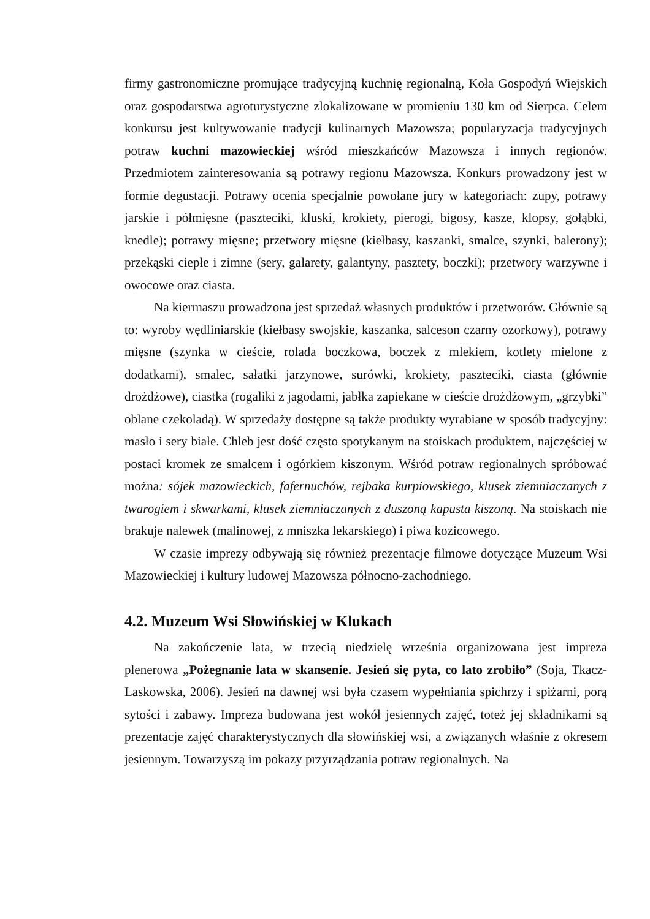firmy gastronomiczne promujące tradycyjną kuchnię regionalną, Koła Gospodyń Wiejskich oraz gospodarstwa agroturystyczne zlokalizowane w promieniu 130 km od Sierpca. Celem konkursu jest kultywowanie tradycji kulinarnych Mazowsza; popularyzacja tradycyjnych potraw kuchni mazowieckiej wśród mieszkańców Mazowsza i innych regionów. Przedmiotem zainteresowania są potrawy regionu Mazowsza. Konkurs prowadzony jest w formie degustacji. Potrawy ocenia specjalnie powołane jury w kategoriach: zupy, potrawy jarskie i półmięsne (paszteciki, kluski, krokiety, pierogi, bigosy, kasze, klopsy, gołąbki, knedle); potrawy mięsne; przetwory mięsne (kiełbasy, kaszanki, smalce, szynki, balerony); przekąski ciepłe i zimne (sery, galarety, galantyny, pasztety, boczki); przetwory warzywne i owocowe oraz ciasta.
Na kiermaszu prowadzona jest sprzedaż własnych produktów i przetworów. Głównie są to: wyroby wędliniarskie (kiełbasy swojskie, kaszanka, salceson czarny ozorkowy), potrawy mięsne (szynka w cieście, rolada boczkowa, boczek z mlekiem, kotlety mielone z dodatkami), smalec, sałatki jarzynowe, surówki, krokiety, paszteciki, ciasta (głównie drożdżowe), ciastka (rogaliki z jagodami, jabłka zapiekane w cieście drożdżowym, „grzybki” oblane czekoladą). W sprzedaży dostępne są także produkty wyrabiane w sposób tradycyjny: masło i sery białe. Chleb jest dość często spotykanym na stoiskach produktem, najczęściej w postaci kromek ze smalcem i ogórkiem kiszonym. Wśród potraw regionalnych spróbować można: sójek mazowieckich, fafernuchów, rejbaka kurpiowskiego, klusek ziemniaczanych z twarogiem i skwarkami, klusek ziemniaczanych z duszoną kapusta kiszoną. Na stoiskach nie brakuje nalewek (malinowej, z mniszka lekarskiego) i piwa kozicowego.
W czasie imprezy odbywają się również prezentacje filmowe dotyczące Muzeum Wsi Mazowieckiej i kultury ludowej Mazowsza północno-zachodniego.
4.2. Muzeum Wsi Słowińskiej w Klukach
Na zakończenie lata, w trzecią niedzielę września organizowana jest impreza plenerowa „Pożegnanie lata w skansenie. Jesień się pyta, co lato zrobiło” (Soja, Tkacz-Laskowska, 2006). Jesień na dawnej wsi była czasem wypełniania spichrzy i spiżarni, porą sytości i zabawy. Impreza budowana jest wokół jesiennych zajęć, toteż jej składnikami są prezentacje zajęć charakterystycznych dla słowińskiej wsi, a związanych właśnie z okresem jesiennym. Towarzyszą im pokazy przyrządzania potraw regionalnych. Na